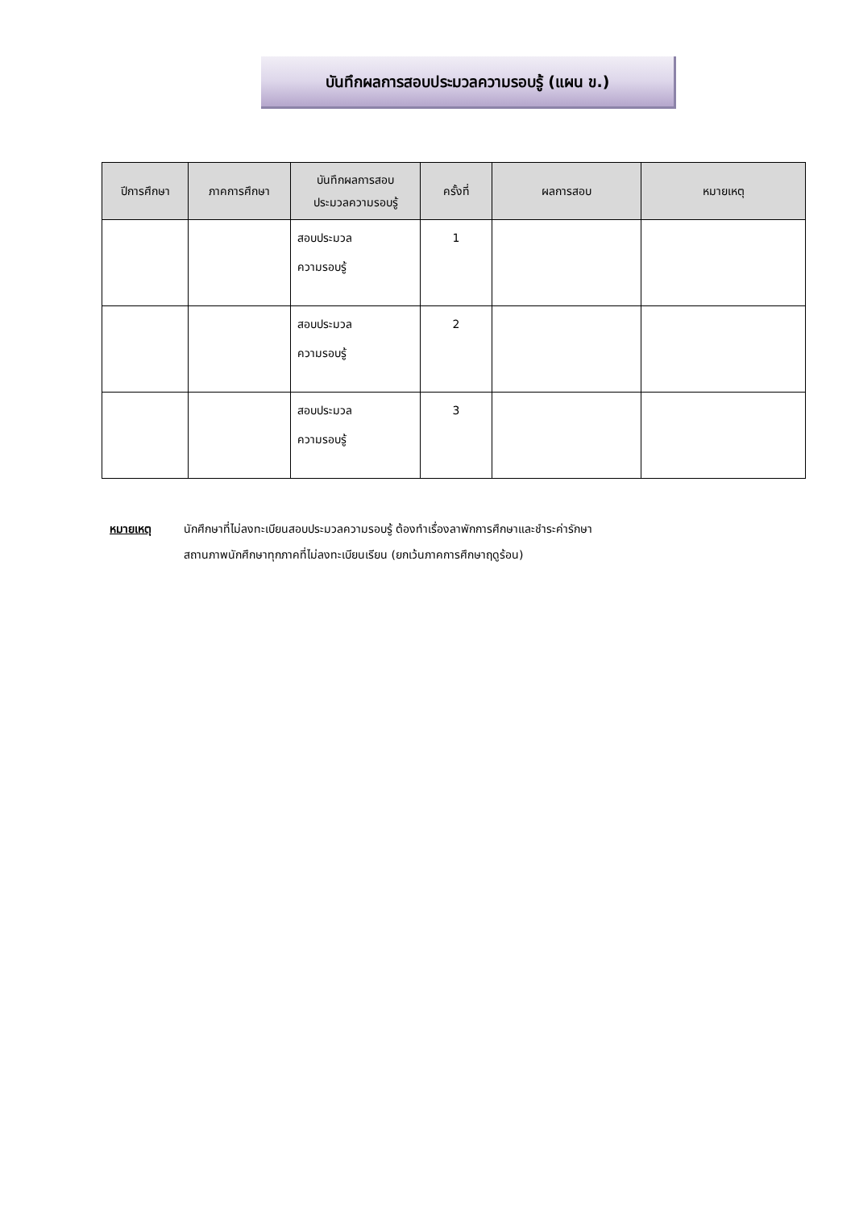บันทึกผลการสอบประมวลความรอบรู้ (แผน ข.)
| ปีการศึกษา | ภาคการศึกษา | บันทึกผลการสอบ ประมวลความรอบรู้ | ครั้งที่ | ผลการสอบ | หมายเหตุ |
| --- | --- | --- | --- | --- | --- |
| | | สอบประมวล ความรอบรู้ | 1 | | |
| | | สอบประมวล ความรอบรู้ | 2 | | |
| | | สอบประมวล ความรอบรู้ | 3 | | |
หมายเหตุ นักศึกษาที่ไม่ลงทะเบียนสอบประมวลความรอบรู้ ต้องทำเรื่องลาพักการศึกษาและชำระค่ารักษา
สถานภาพนักศึกษาทุกภาคที่ไม่ลงทะเบียนเรียน (ยกเว้นภาคการศึกษาฤดูร้อน)